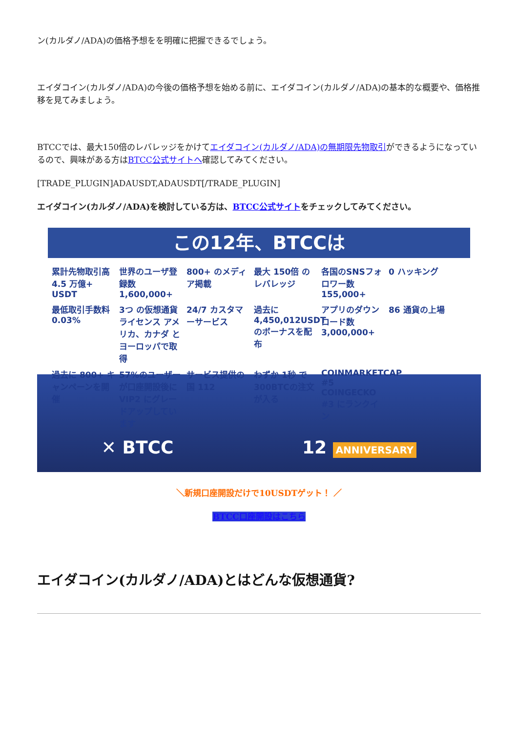ン(カルダノ/ADA)の価格予想をを明確に把握できるでしょう。
エイダコイン(カルダノ/ADA)の今後の価格予想を始める前に、エイダコイン(カルダノ/ADA)の基本的な概要や、価格推移を見てみましょう。
BTCCでは、最大150倍のレバレッジをかけてエイダコイン(カルダノ/ADA)の無期限先物取引ができるようになっているので、興味がある方はBTCC公式サイトへ確認してみてください。
[TRADE_PLUGIN]ADAUSDT,ADAUSDT[/TRADE_PLUGIN]
エイダコイン(カルダノ/ADA)を検討している方は、BTCC公式サイトをチェックしてみてください。
この12年、BTCCは
累計先物取引高 4.5 万億+ USDT
世界のユーザ登録数 1,600,000+
800+ のメディア掲載
最大 150倍 のレバレッジ
各国のSNSフォロワー数 155,000+
0 ハッキング
最低取引手数料 0.03%
3つ の仮想通貨ライセンス アメリカ、カナダ とヨーロッパで取得
24/7 カスタマーサービス
過去に 4,450,012USDT のボーナスを配布
アプリのダウンロード数 3,000,000+
86 通貨の上場
過去に 800+ キャンペーンを開催
57%のユーザーが口座開設後に VIP2 にグレードアップしています
サービス提供の国 112
わずか 1秒 で300BTCの注文が入る
COINMARKETCAP #5 COINGECKO #3 にランクイン
✕ BTCC 12 ANNIVERSARY
＼新規口座開設だけで10USDTゲット！ ／
BTCC口座開設はこちら
エイダコイン(カルダノ/ADA)とはどんな仮想通貨?